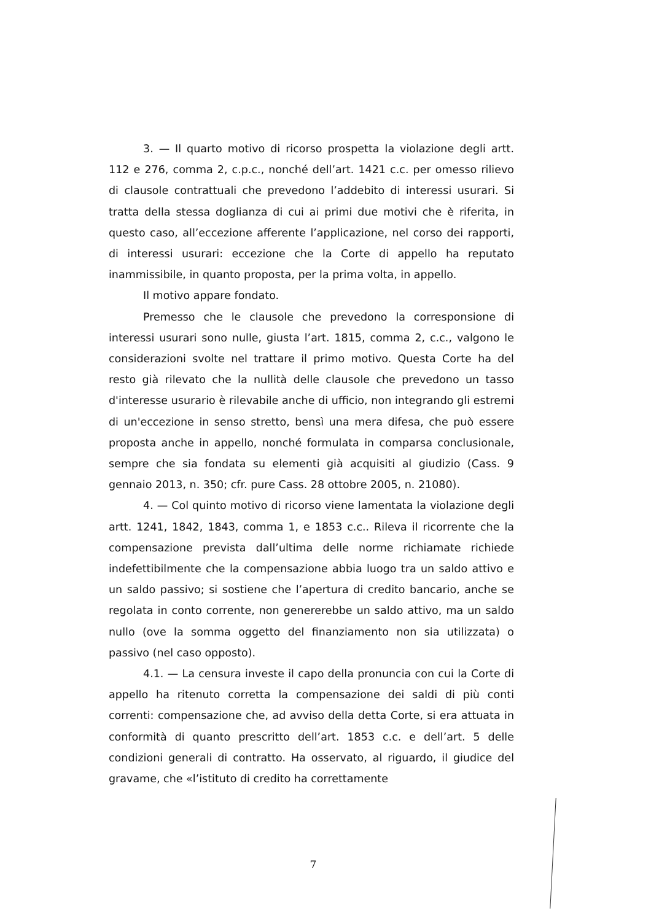3. — Il quarto motivo di ricorso prospetta la violazione degli artt. 112 e 276, comma 2, c.p.c., nonché dell’art. 1421 c.c. per omesso rilievo di clausole contrattuali che prevedono l’addebito di interessi usurari. Si tratta della stessa doglianza di cui ai primi due motivi che è riferita, in questo caso, all’eccezione afferente l’applicazione, nel corso dei rapporti, di interessi usurari: eccezione che la Corte di appello ha reputato inammissibile, in quanto proposta, per la prima volta, in appello.
Il motivo appare fondato.
Premesso che le clausole che prevedono la corresponsione di interessi usurari sono nulle, giusta l’art. 1815, comma 2, c.c., valgono le considerazioni svolte nel trattare il primo motivo. Questa Corte ha del resto già rilevato che la nullità delle clausole che prevedono un tasso d'interesse usurario è rilevabile anche di ufficio, non integrando gli estremi di un'eccezione in senso stretto, bensì una mera difesa, che può essere proposta anche in appello, nonché formulata in comparsa conclusionale, sempre che sia fondata su elementi già acquisiti al giudizio (Cass. 9 gennaio 2013, n. 350; cfr. pure Cass. 28 ottobre 2005, n. 21080).
4. — Col quinto motivo di ricorso viene lamentata la violazione degli artt. 1241, 1842, 1843, comma 1, e 1853 c.c.. Rileva il ricorrente che la compensazione prevista dall’ultima delle norme richiamate richiede indefettibilmente che la compensazione abbia luogo tra un saldo attivo e un saldo passivo; si sostiene che l’apertura di credito bancario, anche se regolata in conto corrente, non genererebbe un saldo attivo, ma un saldo nullo (ove la somma oggetto del finanziamento non sia utilizzata) o passivo (nel caso opposto).
4.1. — La censura investe il capo della pronuncia con cui la Corte di appello ha ritenuto corretta la compensazione dei saldi di più conti correnti: compensazione che, ad avviso della detta Corte, si era attuata in conformità di quanto prescritto dell’art. 1853 c.c. e dell’art. 5 delle condizioni generali di contratto. Ha osservato, al riguardo, il giudice del gravame, che «l’istituto di credito ha correttamente
7